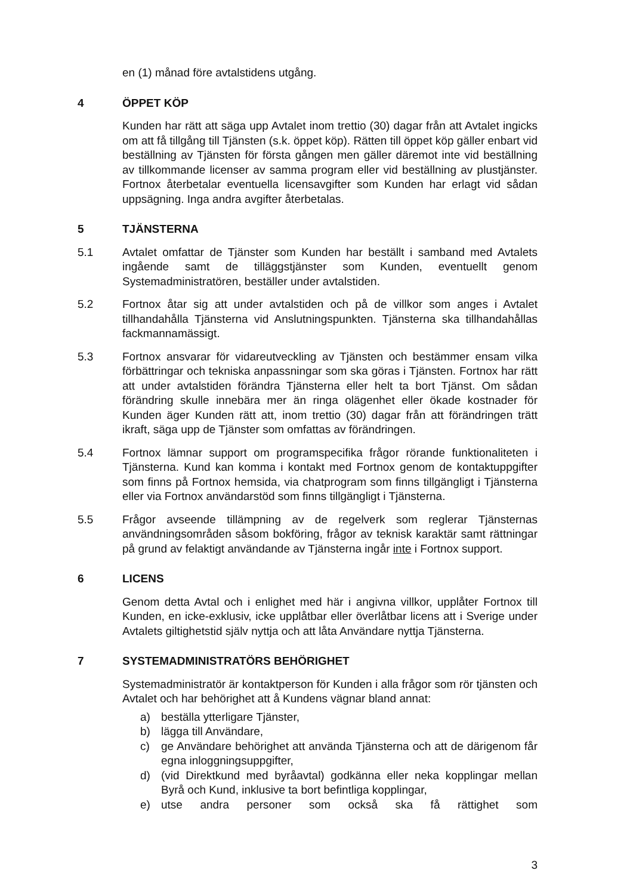en (1) månad före avtalstidens utgång.
4 ÖPPET KÖP
Kunden har rätt att säga upp Avtalet inom trettio (30) dagar från att Avtalet ingicks om att få tillgång till Tjänsten (s.k. öppet köp). Rätten till öppet köp gäller enbart vid beställning av Tjänsten för första gången men gäller däremot inte vid beställning av tillkommande licenser av samma program eller vid beställning av plustjänster. Fortnox återbetalar eventuella licensavgifter som Kunden har erlagt vid sådan uppsägning. Inga andra avgifter återbetalas.
5 TJÄNSTERNA
5.1 Avtalet omfattar de Tjänster som Kunden har beställt i samband med Avtalets ingående samt de tilläggstjänster som Kunden, eventuellt genom Systemadministratören, beställer under avtalstiden.
5.2 Fortnox åtar sig att under avtalstiden och på de villkor som anges i Avtalet tillhandahålla Tjänsterna vid Anslutningspunkten. Tjänsterna ska tillhandahållas fackmannamässigt.
5.3 Fortnox ansvarar för vidareutveckling av Tjänsten och bestämmer ensam vilka förbättringar och tekniska anpassningar som ska göras i Tjänsten. Fortnox har rätt att under avtalstiden förändra Tjänsterna eller helt ta bort Tjänst. Om sådan förändring skulle innebära mer än ringa olägenhet eller ökade kostnader för Kunden äger Kunden rätt att, inom trettio (30) dagar från att förändringen trätt ikraft, säga upp de Tjänster som omfattas av förändringen.
5.4 Fortnox lämnar support om programspecifika frågor rörande funktionaliteten i Tjänsterna. Kund kan komma i kontakt med Fortnox genom de kontaktuppgifter som finns på Fortnox hemsida, via chatprogram som finns tillgängligt i Tjänsterna eller via Fortnox användarstöd som finns tillgängligt i Tjänsterna.
5.5 Frågor avseende tillämpning av de regelverk som reglerar Tjänsternas användningsområden såsom bokföring, frågor av teknisk karaktär samt rättningar på grund av felaktigt användande av Tjänsterna ingår inte i Fortnox support.
6 LICENS
Genom detta Avtal och i enlighet med här i angivna villkor, upplåter Fortnox till Kunden, en icke-exklusiv, icke upplåtbar eller överlåtbar licens att i Sverige under Avtalets giltighetstid själv nyttja och att låta Användare nyttja Tjänsterna.
7 SYSTEMADMINISTRATÖRS BEHÖRIGHET
Systemadministratör är kontaktperson för Kunden i alla frågor som rör tjänsten och Avtalet och har behörighet att å Kundens vägnar bland annat:
a) beställa ytterligare Tjänster,
b) lägga till Användare,
c) ge Användare behörighet att använda Tjänsterna och att de därigenom får egna inloggningsuppgifter,
d) (vid Direktkund med byråavtal) godkänna eller neka kopplingar mellan Byrå och Kund, inklusive ta bort befintliga kopplingar,
e) utse andra personer som också ska få rättighet som
3